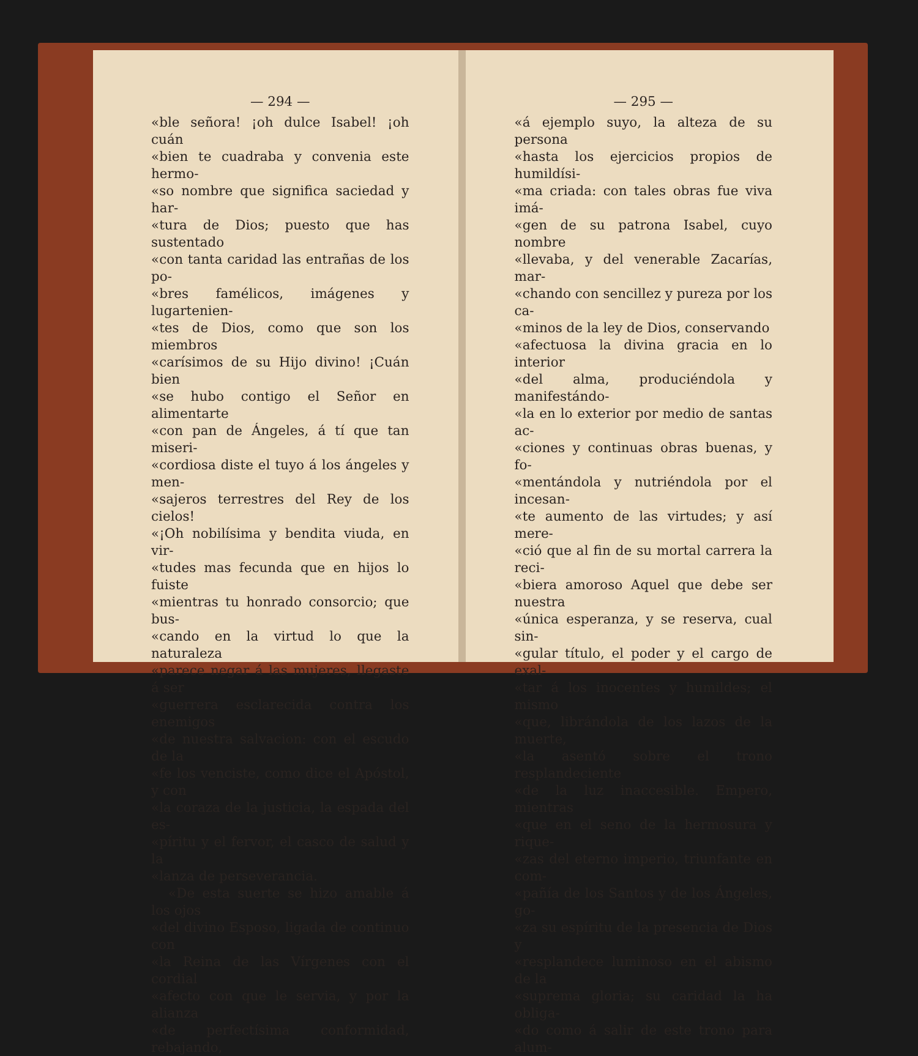— 294 —
«ble señora! ¡oh dulce Isabel! ¡oh cuán
«bien te cuadraba y convenia este hermo-
«so nombre que significa saciedad y har-
«tura de Dios; puesto que has sustentado
«con tanta caridad las entrañas de los po-
«bres famélicos, imágenes y lugartenien-
«tes de Dios, como que son los miembros
«carísimos de su Hijo divino! ¡Cuán bien
«se hubo contigo el Señor en alimentarte
«con pan de Ángeles, á tí que tan miseri-
«cordiosa diste el tuyo á los ángeles y men-
«sajeros terrestres del Rey de los cielos!
«¡Oh nobilísima y bendita viuda, en vir-
«tudes mas fecunda que en hijos lo fuiste
«mientras tu honrado consorcio; que bus-
«cando en la virtud lo que la naturaleza
«parece negar á las mujeres, llegaste á ser
«guerrera esclarecida contra los enemigos
«de nuestra salvacion: con el escudo de la
«fe los venciste, como dice el Apóstol, y con
«la coraza de la justicia, la espada del es-
«píritu y el fervor, el casco de salud y la
«lanza de perseverancia.
«De esta suerte se hizo amable á los ojos
«del divino Esposo, ligada de continuo con
«la Reina de las Vírgenes con el cordial
«afecto con que le servia, y por la alianza
«de perfectísima conformidad, rebajando,
— 295 —
«á ejemplo suyo, la alteza de su persona
«hasta los ejercicios propios de humildísi-
«ma criada: con tales obras fue viva imá-
«gen de su patrona Isabel, cuyo nombre
«llevaba, y del venerable Zacarías, mar-
«chando con sencillez y pureza por los ca-
«minos de la ley de Dios, conservando
«afectuosa la divina gracia en lo interior
«del alma, produciéndola y manifestándo-
«la en lo exterior por medio de santas ac-
«ciones y continuas obras buenas, y fo-
«mentándola y nutriéndola por el incesan-
«te aumento de las virtudes; y así mere-
«ció que al fin de su mortal carrera la reci-
«biera amoroso Aquel que debe ser nuestra
«única esperanza, y se reserva, cual sin-
«gular título, el poder y el cargo de exal-
«tar á los inocentes y humildes; el mismo
«que, librándola de los lazos de la muerte,
«la asentó sobre el trono resplandeciente
«de la luz inaccesible. Empero, mientras
«que en el seno de la hermosura y rique-
«zas del eterno imperio, triunfante en com-
«pañía de los Santos y de los Ángeles, go-
«za su espíritu de la presencia de Dios y
«resplandece luminoso en el abismo de la
«suprema gloria; su caridad la ha obliga-
«do como á salir de este trono para alum-